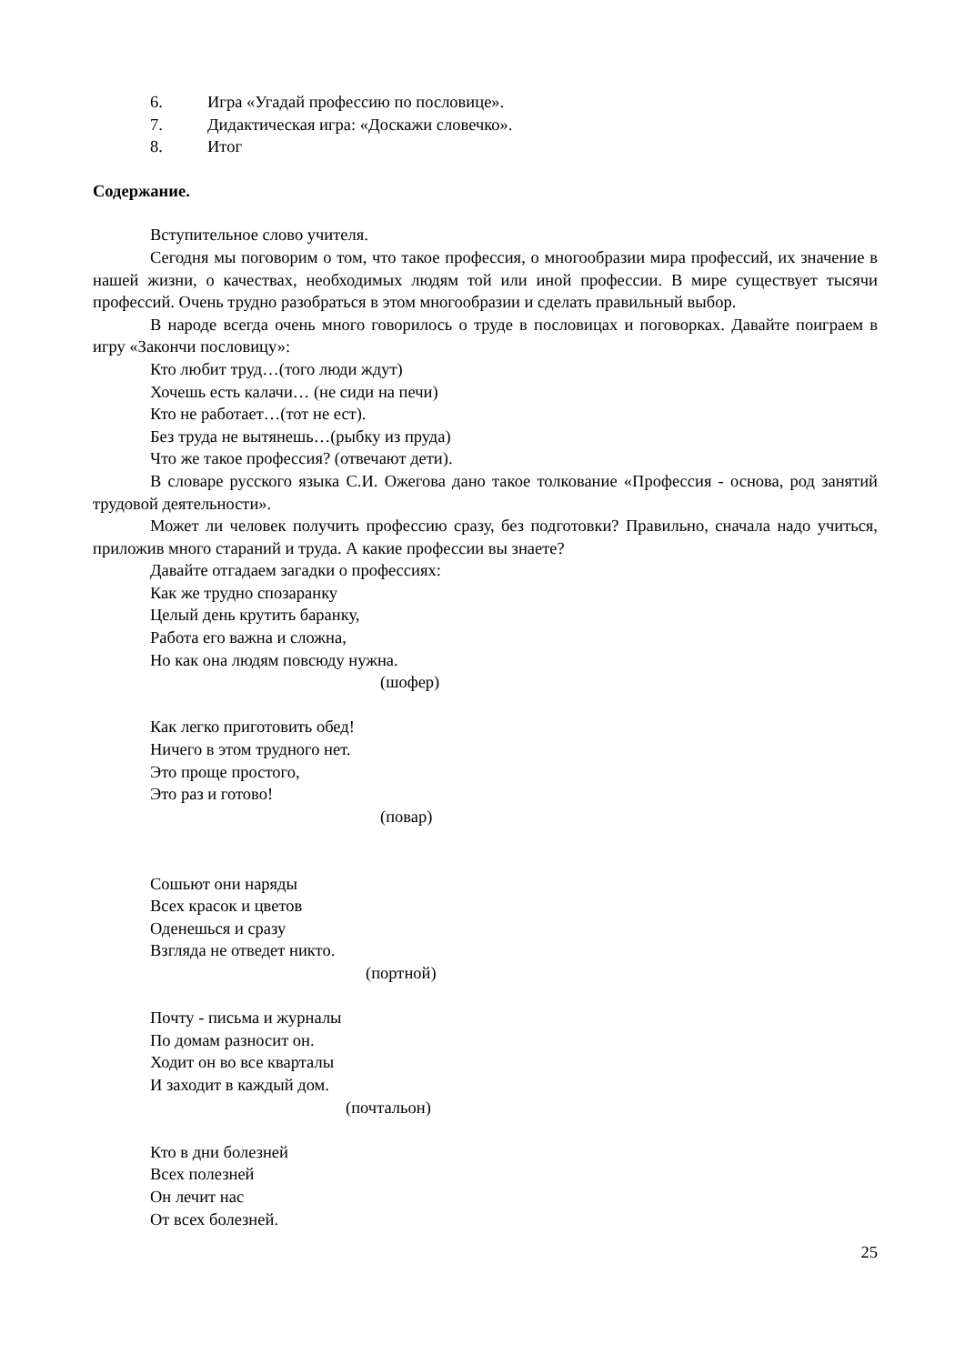6. Игра «Угадай профессию по пословице».
7. Дидактическая игра: «Доскажи словечко».
8. Итог
Содержание.
Вступительное слово учителя.
Сегодня мы поговорим о том, что такое профессия, о многообразии мира профессий, их значение в нашей жизни, о качествах, необходимых людям той или иной профессии. В мире существует тысячи профессий. Очень трудно разобраться в этом многообразии и сделать правильный выбор.
В народе всегда очень много говорилось о труде в пословицах и поговорках. Давайте поиграем в игру «Закончи пословицу»:
Кто любит труд…(того люди ждут)
Хочешь есть калачи… (не сиди на печи)
Кто не работает…(тот не ест).
Без труда не вытянешь…(рыбку из пруда)
Что же такое профессия? (отвечают дети).
В словаре русского языка С.И. Ожегова дано такое толкование «Профессия - основа, род занятий трудовой деятельности».
Может ли человек получить профессию сразу, без подготовки? Правильно, сначала надо учиться, приложив много стараний и труда. А какие профессии вы знаете?
Давайте отгадаем загадки о профессиях:
Как же трудно спозаранку
Целый день крутить баранку,
Работа его важна и сложна,
Но как она людям повсюду нужна.
(шофер)
Как легко приготовить обед!
Ничего в этом трудного нет.
Это проще простого,
Это раз и готово!
(повар)
Сошьют они наряды
Всех красок и цветов
Оденешься и сразу
Взгляда не отведет никто.
(портной)
Почту - письма и журналы
По домам разносит он.
Ходит он во все кварталы
И заходит в каждый дом.
(почтальон)
Кто в дни болезней
Всех полезней
Он лечит нас
От всех болезней.
25